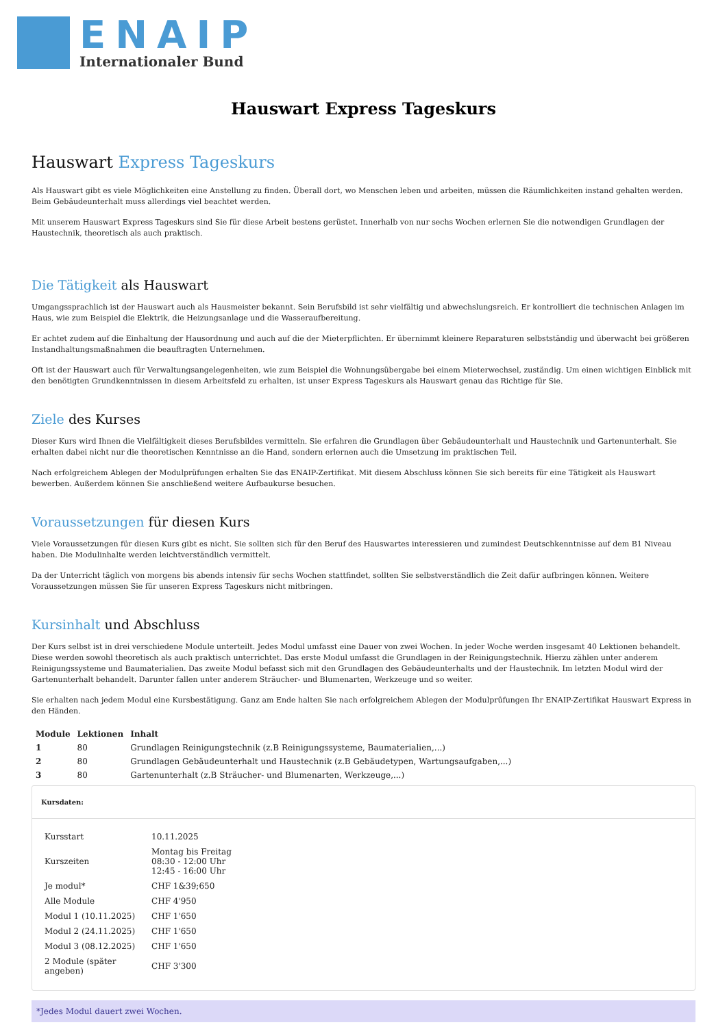ENAIP
Internationaler Bund
Hauswart Express Tageskurs
Hauswart Express Tageskurs
Als Hauswart gibt es viele Möglichkeiten eine Anstellung zu finden. Überall dort, wo Menschen leben und arbeiten, müssen die Räumlichkeiten instand gehalten werden. Beim Gebäudeunterhalt muss allerdings viel beachtet werden.
Mit unserem Hauswart Express Tageskurs sind Sie für diese Arbeit bestens gerüstet. Innerhalb von nur sechs Wochen erlernen Sie die notwendigen Grundlagen der Haustechnik, theoretisch als auch praktisch.
Die Tätigkeit als Hauswart
Umgangssprachlich ist der Hauswart auch als Hausmeister bekannt. Sein Berufsbild ist sehr vielfältig und abwechslungsreich. Er kontrolliert die technischen Anlagen im Haus, wie zum Beispiel die Elektrik, die Heizungsanlage und die Wasseraufbereitung.
Er achtet zudem auf die Einhaltung der Hausordnung und auch auf die der Mieterpflichten. Er übernimmt kleinere Reparaturen selbstständig und überwacht bei größeren Instandhaltungsmaßnahmen die beauftragten Unternehmen.
Oft ist der Hauswart auch für Verwaltungsangelegenheiten, wie zum Beispiel die Wohnungsübergabe bei einem Mieterwechsel, zuständig. Um einen wichtigen Einblick mit den benötigten Grundkenntnissen in diesem Arbeitsfeld zu erhalten, ist unser Express Tageskurs als Hauswart genau das Richtige für Sie.
Ziele des Kurses
Dieser Kurs wird Ihnen die Vielfältigkeit dieses Berufsbildes vermitteln. Sie erfahren die Grundlagen über Gebäudeunterhalt und Haustechnik und Gartenunterhalt. Sie erhalten dabei nicht nur die theoretischen Kenntnisse an die Hand, sondern erlernen auch die Umsetzung im praktischen Teil.
Nach erfolgreichem Ablegen der Modulprüfungen erhalten Sie das ENAIP-Zertifikat. Mit diesem Abschluss können Sie sich bereits für eine Tätigkeit als Hauswart bewerben. Außerdem können Sie anschließend weitere Aufbaukurse besuchen.
Voraussetzungen für diesen Kurs
Viele Voraussetzungen für diesen Kurs gibt es nicht. Sie sollten sich für den Beruf des Hauswartes interessieren und zumindest Deutschkenntnisse auf dem B1 Niveau haben. Die Modulinhalte werden leichtverständlich vermittelt.
Da der Unterricht täglich von morgens bis abends intensiv für sechs Wochen stattfindet, sollten Sie selbstverständlich die Zeit dafür aufbringen können. Weitere Voraussetzungen müssen Sie für unseren Express Tageskurs nicht mitbringen.
Kursinhalt und Abschluss
Der Kurs selbst ist in drei verschiedene Module unterteilt. Jedes Modul umfasst eine Dauer von zwei Wochen. In jeder Woche werden insgesamt 40 Lektionen behandelt. Diese werden sowohl theoretisch als auch praktisch unterrichtet. Das erste Modul umfasst die Grundlagen in der Reinigungstechnik. Hierzu zählen unter anderem Reinigungssysteme und Baumaterialien. Das zweite Modul befasst sich mit den Grundlagen des Gebäudeunterhalts und der Haustechnik. Im letzten Modul wird der Gartenunterhalt behandelt. Darunter fallen unter anderem Sträucher- und Blumenarten, Werkzeuge und so weiter.
Sie erhalten nach jedem Modul eine Kursbestätigung. Ganz am Ende halten Sie nach erfolgreichem Ablegen der Modulprüfungen Ihr ENAIP-Zertifikat Hauswart Express in den Händen.
| Module | Lektionen | Inhalt |
| --- | --- | --- |
| 1 | 80 | Grundlagen Reinigungstechnik (z.B Reinigungssysteme, Baumaterialien,...) |
| 2 | 80 | Grundlagen Gebäudeunterhalt und Haustechnik (z.B Gebäudetypen, Wartungsaufgaben,...) |
| 3 | 80 | Gartenunterhalt (z.B Sträucher- und Blumenarten, Werkzeuge,...) |
Kursdaten:
| Kursstart | 10.11.2025 |
| Kurszeiten | Montag bis Freitag 08:30 - 12:00 Uhr 12:45 - 16:00 Uhr |
| Je modul* | CHF 1&39;650 |
| Alle Module | CHF 4'950 |
| Modul 1 (10.11.2025) | CHF 1'650 |
| Modul 2 (24.11.2025) | CHF 1'650 |
| Modul 3 (08.12.2025) | CHF 1'650 |
| 2 Module (später angeben) | CHF 3'300 |
*Jedes Modul dauert zwei Wochen.